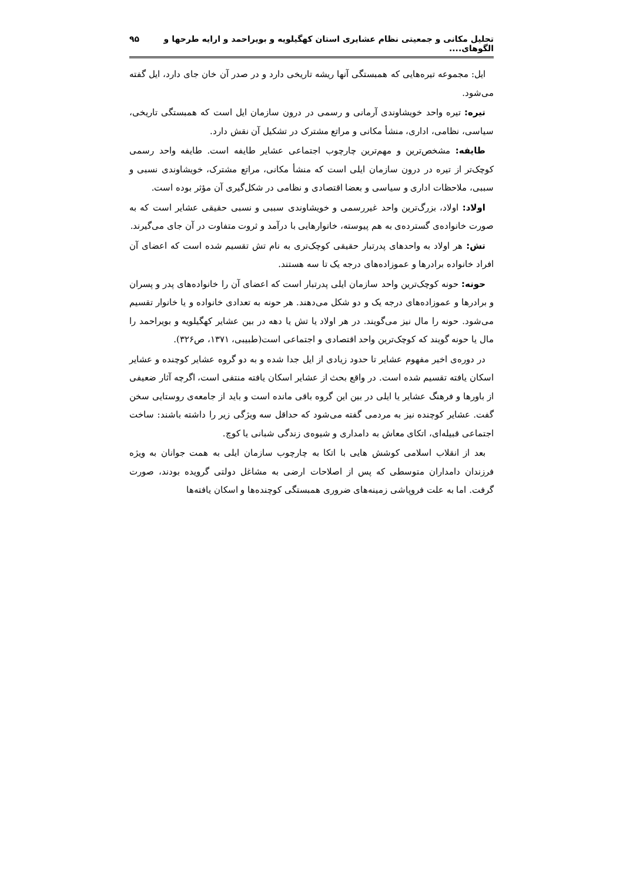تحلیل مکانی و جمعیتی نظام عشایری استان کهگیلویه و بویراحمد و ارایه طرحها و الگوهای.... ۹۵
ایل: مجموعه تیره‌هایی که همبستگی آنها ریشه تاریخی دارد و در صدر آن خان جای دارد، ایل گفته می‌شود.
تیره: تیره واحد خویشاوندی آرمانی و رسمی در درون سازمان ایل است که همبستگی تاریخی، سیاسی، نظامی، اداری، منشأ مکانی و مراتع مشترک در تشکیل آن نقش دارد.
طایفه: مشخص‌ترین و مهم‌ترین چارچوب اجتماعی عشایر طایفه است. طایفه واحد رسمی کوچک‌تر از تیره در درون سازمان ایلی است که منشأ مکانی، مراتع مشترک، خویشاوندی نسبی و سببی، ملاحظات اداری و سیاسی و بعضا اقتصادی و نظامی در شکل‌گیری آن مؤثر بوده است.
اولاد: اولاد، بزرگ‌ترین واحد غیررسمی و خویشاوندی سببی و نسبی حقیقی عشایر است که به صورت خانواده‌ی گسترده‌ی به هم پیوسته، خانوارهایی با درآمد و ثروت متفاوت در آن جای می‌گیرند.
تش: هر اولاد به واحدهای پدرتبار حقیقی کوچک‌تری به نام تش تقسیم شده است که اعضای آن افراد خانواده برادرها و عموزاده‌های درجه یک تا سه هستند.
حونه: حونه کوچک‌ترین واحد سازمان ایلی پدرتبار است که اعضای آن را خانواده‌های پدر و پسران و برادرها و عموزاده‌های درجه یک و دو شکل می‌دهند. هر حونه به تعدادی خانواده و یا خانوار تقسیم می‌شود. حونه را مال نیز می‌گویند. در هر اولاد یا تش یا دهه در بین عشایر کهگیلویه و بویراحمد را مال یا حونه گویند که کوچک‌ترین واحد اقتصادی و اجتماعی است(طبیبی، ۱۳۷۱، ص۳۲۶).
در دوره‌ی اخیر مفهوم عشایر تا حدود زیادی از ایل جدا شده و به دو گروه عشایر کوچنده و عشایر اسکان یافته تقسیم شده است. در واقع بحث از عشایر اسکان یافته منتفی است، اگرچه آثار ضعیفی از باورها و فرهنگ عشایر یا ایلی در بین این گروه باقی مانده است و باید از جامعه‌ی روستایی سخن گفت. عشایر کوچنده نیز به مردمی گفته می‌شود که حداقل سه ویژگی زیر را داشته باشند: ساخت اجتماعی قبیله‌ای، اتکای معاش به دامداری و شیوه‌ی زندگی شبانی یا کوچ.
بعد از انقلاب اسلامی کوشش هایی با اتکا به چارچوب سازمان ایلی به همت جوانان به ویژه فرزندان دامداران متوسطی که پس از اصلاحات ارضی به مشاغل دولتی گرویده بودند، صورت گرفت. اما به علت فروپاشی زمینه‌های ضروری همبستگی کوچنده‌ها و اسکان یافته‌ها